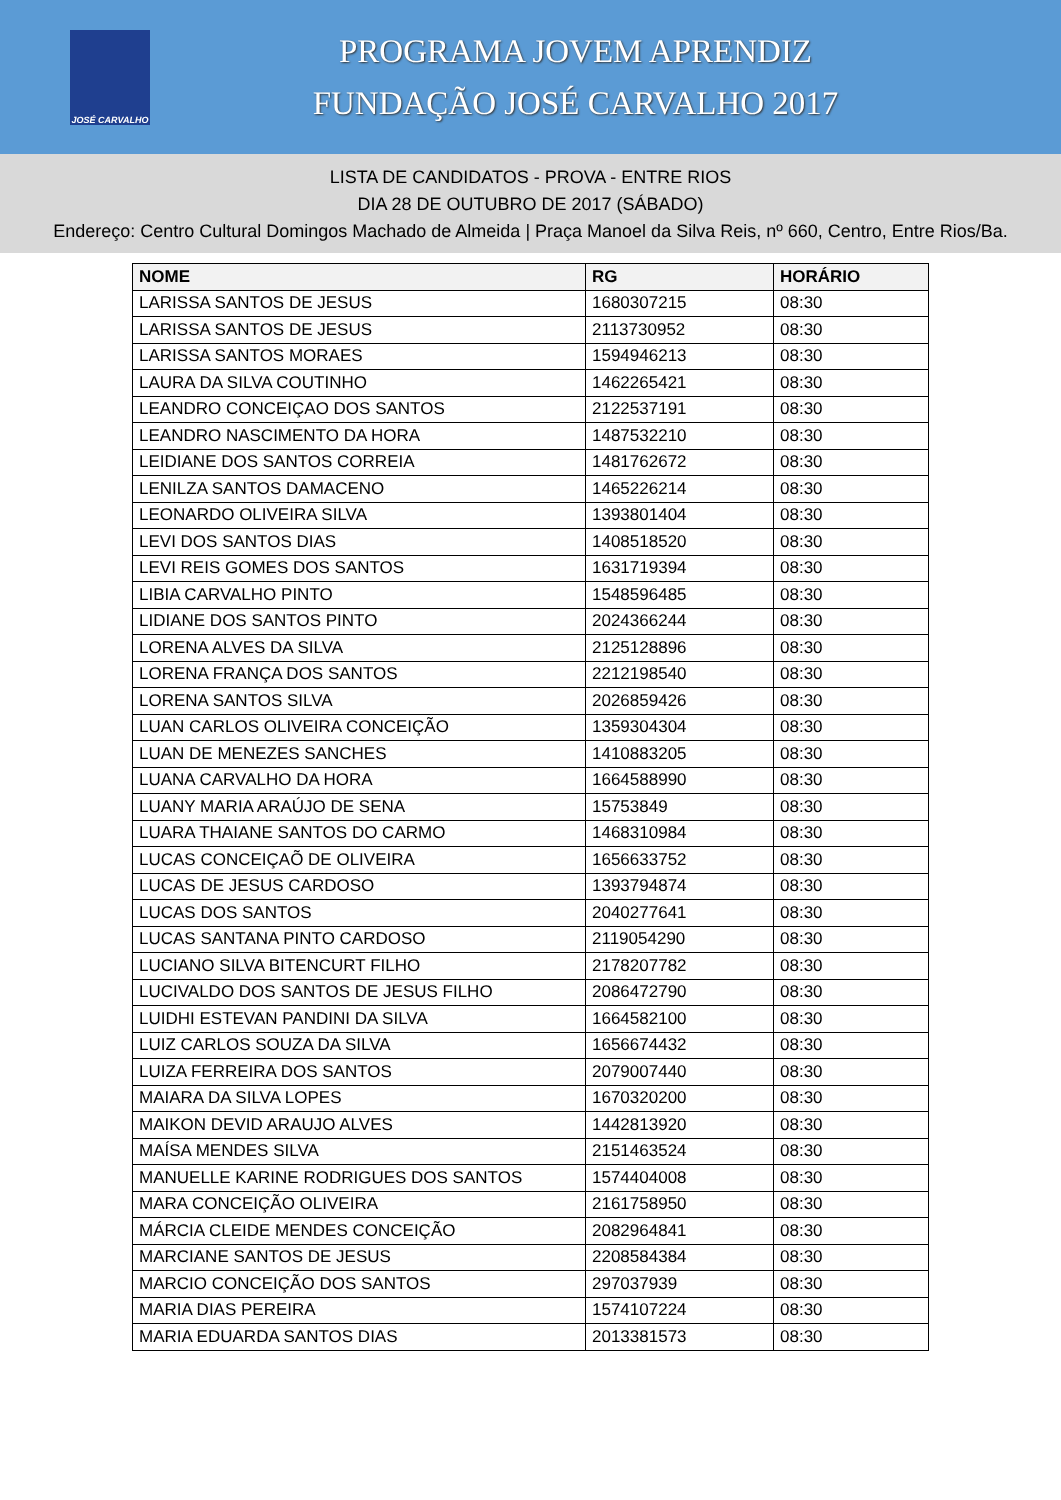JOSÉ CARVALHO
PROGRAMA JOVEM APRENDIZ
FUNDAÇÃO JOSÉ CARVALHO 2017
LISTA DE CANDIDATOS - PROVA - ENTRE RIOS
DIA 28 DE OUTUBRO DE 2017 (SÁBADO)
Endereço: Centro Cultural Domingos Machado de Almeida | Praça Manoel da Silva Reis, nº 660, Centro, Entre Rios/Ba.
| NOME | RG | HORÁRIO |
| --- | --- | --- |
| LARISSA SANTOS DE JESUS | 1680307215 | 08:30 |
| LARISSA SANTOS DE JESUS | 2113730952 | 08:30 |
| LARISSA SANTOS MORAES | 1594946213 | 08:30 |
| LAURA DA SILVA COUTINHO | 1462265421 | 08:30 |
| LEANDRO CONCEIÇAO DOS SANTOS | 2122537191 | 08:30 |
| LEANDRO NASCIMENTO DA HORA | 1487532210 | 08:30 |
| LEIDIANE DOS SANTOS CORREIA | 1481762672 | 08:30 |
| LENILZA SANTOS DAMACENO | 1465226214 | 08:30 |
| LEONARDO OLIVEIRA SILVA | 1393801404 | 08:30 |
| LEVI DOS SANTOS DIAS | 1408518520 | 08:30 |
| LEVI REIS GOMES DOS SANTOS | 1631719394 | 08:30 |
| LIBIA CARVALHO PINTO | 1548596485 | 08:30 |
| LIDIANE DOS SANTOS PINTO | 2024366244 | 08:30 |
| LORENA ALVES DA SILVA | 2125128896 | 08:30 |
| LORENA FRANÇA DOS SANTOS | 2212198540 | 08:30 |
| LORENA SANTOS SILVA | 2026859426 | 08:30 |
| LUAN CARLOS OLIVEIRA CONCEIÇÃO | 1359304304 | 08:30 |
| LUAN DE MENEZES SANCHES | 1410883205 | 08:30 |
| LUANA CARVALHO DA HORA | 1664588990 | 08:30 |
| LUANY MARIA ARAÚJO DE SENA | 15753849 | 08:30 |
| LUARA THAIANE SANTOS DO CARMO | 1468310984 | 08:30 |
| LUCAS CONCEIÇAÕ DE OLIVEIRA | 1656633752 | 08:30 |
| LUCAS DE JESUS CARDOSO | 1393794874 | 08:30 |
| LUCAS DOS SANTOS | 2040277641 | 08:30 |
| LUCAS SANTANA PINTO CARDOSO | 2119054290 | 08:30 |
| LUCIANO SILVA BITENCURT FILHO | 2178207782 | 08:30 |
| LUCIVALDO DOS SANTOS DE JESUS FILHO | 2086472790 | 08:30 |
| LUIDHI ESTEVAN PANDINI DA SILVA | 1664582100 | 08:30 |
| LUIZ CARLOS SOUZA DA SILVA | 1656674432 | 08:30 |
| LUIZA FERREIRA DOS SANTOS | 2079007440 | 08:30 |
| MAIARA DA SILVA LOPES | 1670320200 | 08:30 |
| MAIKON DEVID ARAUJO ALVES | 1442813920 | 08:30 |
| MAÍSA MENDES SILVA | 2151463524 | 08:30 |
| MANUELLE KARINE RODRIGUES DOS SANTOS | 1574404008 | 08:30 |
| MARA CONCEIÇÃO OLIVEIRA | 2161758950 | 08:30 |
| MÁRCIA CLEIDE MENDES CONCEIÇÃO | 2082964841 | 08:30 |
| MARCIANE SANTOS DE JESUS | 2208584384 | 08:30 |
| MARCIO CONCEIÇÃO DOS SANTOS | 297037939 | 08:30 |
| MARIA DIAS PEREIRA | 1574107224 | 08:30 |
| MARIA EDUARDA SANTOS DIAS | 2013381573 | 08:30 |